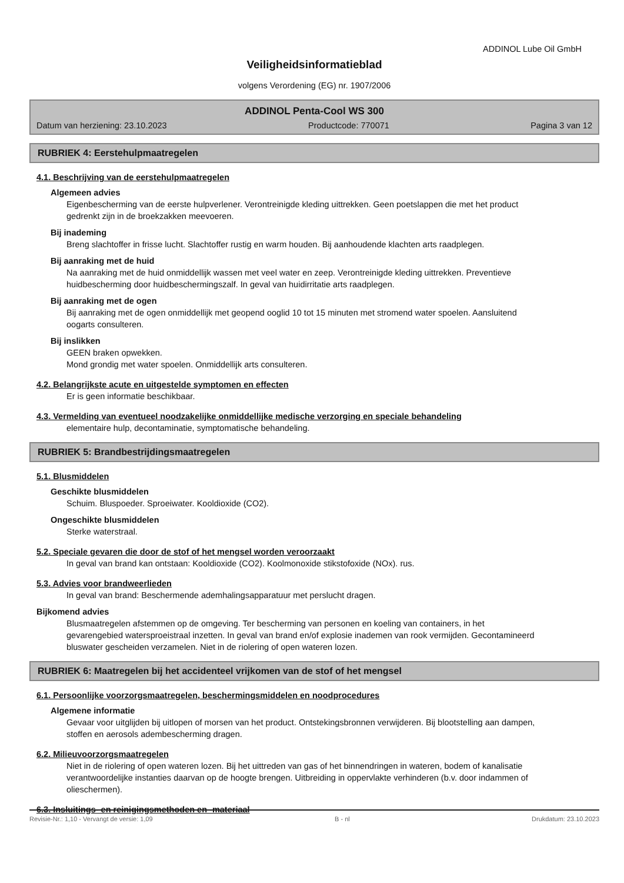ADDINOL Lube Oil GmbH
Veiligheidsinformatieblad
volgens Verordening (EG) nr. 1907/2006
ADDINOL Penta-Cool WS 300
Datum van herziening: 23.10.2023 Productcode: 770071 Pagina 3 van 12
RUBRIEK 4: Eerstehulpmaatregelen
4.1. Beschrijving van de eerstehulpmaatregelen
Algemeen advies
Eigenbescherming van de eerste hulpverlener. Verontreinigde kleding uittrekken. Geen poetslappen die met het product gedrenkt zijn in de broekzakken meevoeren.
Bij inademing
Breng slachtoffer in frisse lucht. Slachtoffer rustig en warm houden. Bij aanhoudende klachten arts raadplegen.
Bij aanraking met de huid
Na aanraking met de huid onmiddellijk wassen met veel water en zeep. Verontreinigde kleding uittrekken. Preventieve huidbescherming door huidbeschermingszalf. In geval van huidirritatie arts raadplegen.
Bij aanraking met de ogen
Bij aanraking met de ogen onmiddellijk met geopend ooglid 10 tot 15 minuten met stromend water spoelen. Aansluitend oogarts consulteren.
Bij inslikken
GEEN braken opwekken.
Mond grondig met water spoelen. Onmiddellijk arts consulteren.
4.2. Belangrijkste acute en uitgestelde symptomen en effecten
Er is geen informatie beschikbaar.
4.3. Vermelding van eventueel noodzakelijke onmiddellijke medische verzorging en speciale behandeling
elementaire hulp, decontaminatie, symptomatische behandeling.
RUBRIEK 5: Brandbestrijdingsmaatregelen
5.1. Blusmiddelen
Geschikte blusmiddelen
Schuim. Bluspoeder. Sproeiwater. Kooldioxide (CO2).
Ongeschikte blusmiddelen
Sterke waterstraal.
5.2. Speciale gevaren die door de stof of het mengsel worden veroorzaakt
In geval van brand kan ontstaan: Kooldioxide (CO2). Koolmonoxide stikstofoxide (NOx). rus.
5.3. Advies voor brandweerlieden
In geval van brand: Beschermende ademhalingsapparatuur met perslucht dragen.
Bijkomend advies
Blusmaatregelen afstemmen op de omgeving. Ter bescherming van personen en koeling van containers, in het gevarengebied watersproeistraal inzetten. In geval van brand en/of explosie inademen van rook vermijden. Gecontamineerd bluswater gescheiden verzamelen. Niet in de riolering of open wateren lozen.
RUBRIEK 6: Maatregelen bij het accidenteel vrijkomen van de stof of het mengsel
6.1. Persoonlijke voorzorgsmaatregelen, beschermingsmiddelen en noodprocedures
Algemene informatie
Gevaar voor uitglijden bij uitlopen of morsen van het product. Ontstekingsbronnen verwijderen. Bij blootstelling aan dampen, stoffen en aerosols adembescherming dragen.
6.2. Milieuvoorzorgsmaatregelen
Niet in de riolering of open wateren lozen. Bij het uittreden van gas of het binnendringen in wateren, bodem of kanalisatie verantwoordelijke instanties daarvan op de hoogte brengen. Uitbreiding in oppervlakte verhinderen (b.v. door indammen of olieschermen).
6.3. Insluitings- en reinigingsmethoden en -materiaal
Revisie-Nr.: 1,10 - Vervangt de versie: 1,09 B - nl Drukdatum: 23.10.2023